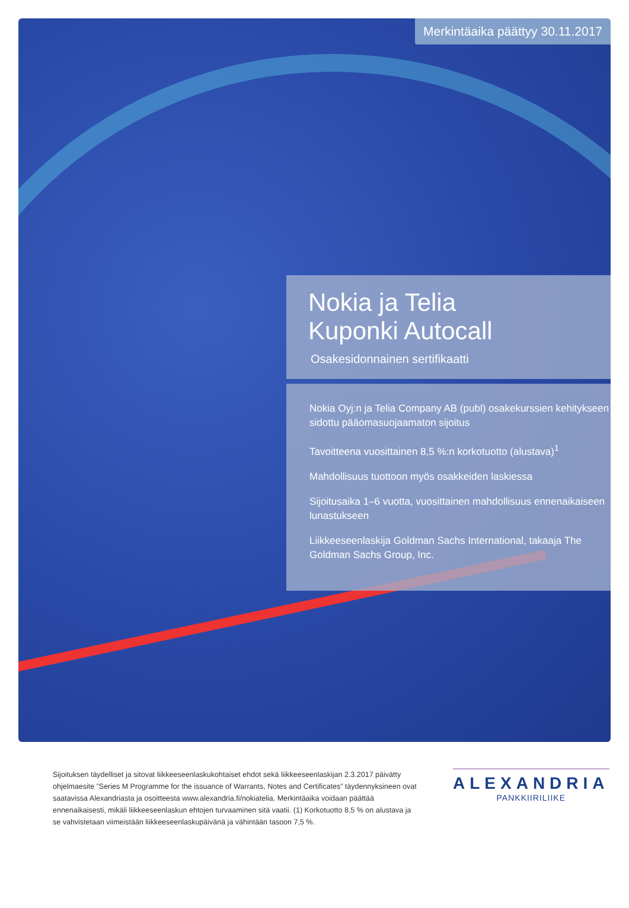Merkintäaika päättyy 30.11.2017
Nokia ja Telia
Kuponki Autocall
Osakesidonnainen sertifikaatti
Nokia Oyj:n ja Telia Company AB (publ) osakekurssien kehitykseen sidottu pääomasuojaamaton sijoitus
Tavoitteena vuosittainen 8,5 %:n korkotuotto (alustava)<sup>1</sup>
Mahdollisuus tuottoon myös osakkeiden laskiessa
Sijoitusaika 1–6 vuotta, vuosittainen mahdollisuus ennenaikaiseen lunastukseen
Liikkeeseenlaskija Goldman Sachs International, takaaja The Goldman Sachs Group, Inc.
Sijoituksen täydelliset ja sitovat liikkeeseenlaskukohtaiset ehdot sekä liikkeeseenlaskijan 2.3.2017 päivätty ohjelmaesite ”Series M Programme for the issuance of Warrants, Notes and Certificates” täydennyksineen ovat saatavissa Alexandriasta ja osoitteesta www.alexandria.fi/nokiatelia. Merkintäaika voidaan päättää ennenaikaisesti, mikäli liikkeeseenlaskun ehtojen turvaaminen sitä vaatii. (1) Korkotuotto 8,5 % on alustava ja se vahvistetaan viimeistään liikkeeseenlaskupäivänä ja vähintään tasoon 7,5 %.
ALEXANDRIA
PANKKIIRILIIKE